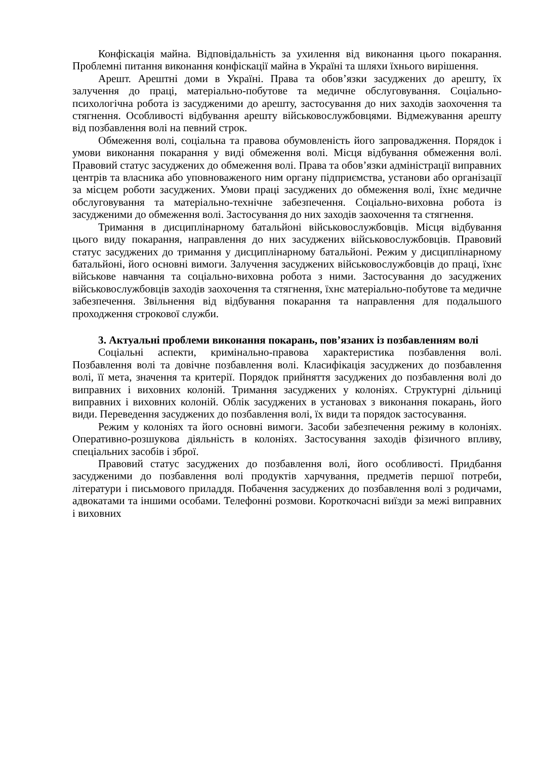Конфіскація майна. Відповідальність за ухилення від виконання цього покарання. Проблемні питання виконання конфіскації майна в Україні та шляхи їхнього вирішення.
Арешт. Арештні доми в Україні. Права та обов’язки засуджених до арешту, їх залучення до праці, матеріально-побутове та медичне обслуговування. Соціально-психологічна робота із засудженими до арешту, застосування до них заходів заохочення та стягнення. Особливості відбування арешту військовослужбовцями. Відмежування арешту від позбавлення волі на певний строк.
Обмеження волі, соціальна та правова обумовленість його запровадження. Порядок і умови виконання покарання у виді обмеження волі. Місця відбування обмеження волі. Правовий статус засуджених до обмеження волі. Права та обов’язки адміністрації виправних центрів та власника або уповноваженого ним органу підприємства, установи або організації за місцем роботи засуджених. Умови праці засуджених до обмеження волі, їхнє медичне обслуговування та матеріально-технічне забезпечення. Соціально-виховна робота із засудженими до обмеження волі. Застосування до них заходів заохочення та стягнення.
Тримання в дисциплінарному батальйоні військовослужбовців. Місця відбування цього виду покарання, направлення до них засуджених військовослужбовців. Правовий статус засуджених до тримання у дисциплінарному батальйоні. Режим у дисциплінарному батальйоні, його основні вимоги. Залучення засуджених військовослужбовців до праці, їхнє військове навчання та соціально-виховна робота з ними. Застосування до засуджених військовослужбовців заходів заохочення та стягнення, їхнє матеріально-побутове та медичне забезпечення. Звільнення від відбування покарання та направлення для подальшого проходження строкової служби.
3. Актуальні проблеми виконання покарань, пов’язаних із позбавленням волі
Соціальні аспекти, кримінально-правова характеристика позбавлення волі. Позбавлення волі та довічне позбавлення волі. Класифікація засуджених до позбавлення волі, її мета, значення та критерії. Порядок прийняття засуджених до позбавлення волі до виправних і виховних колоній. Тримання засуджених у колоніях. Структурні дільниці виправних і виховних колоній. Облік засуджених в установах з виконання покарань, його види. Переведення засуджених до позбавлення волі, їх види та порядок застосування.
Режим у колоніях та його основні вимоги. Засоби забезпечення режиму в колоніях. Оперативно-розшукова діяльність в колоніях. Застосування заходів фізичного впливу, спеціальних засобів і зброї.
Правовий статус засуджених до позбавлення волі, його особливості. Придбання засудженими до позбавлення волі продуктів харчування, предметів першої потреби, літератури і письмового приладдя. Побачення засуджених до позбавлення волі з родичами, адвокатами та іншими особами. Телефонні розмови. Короткочасні виїзди за межі виправних і виховних